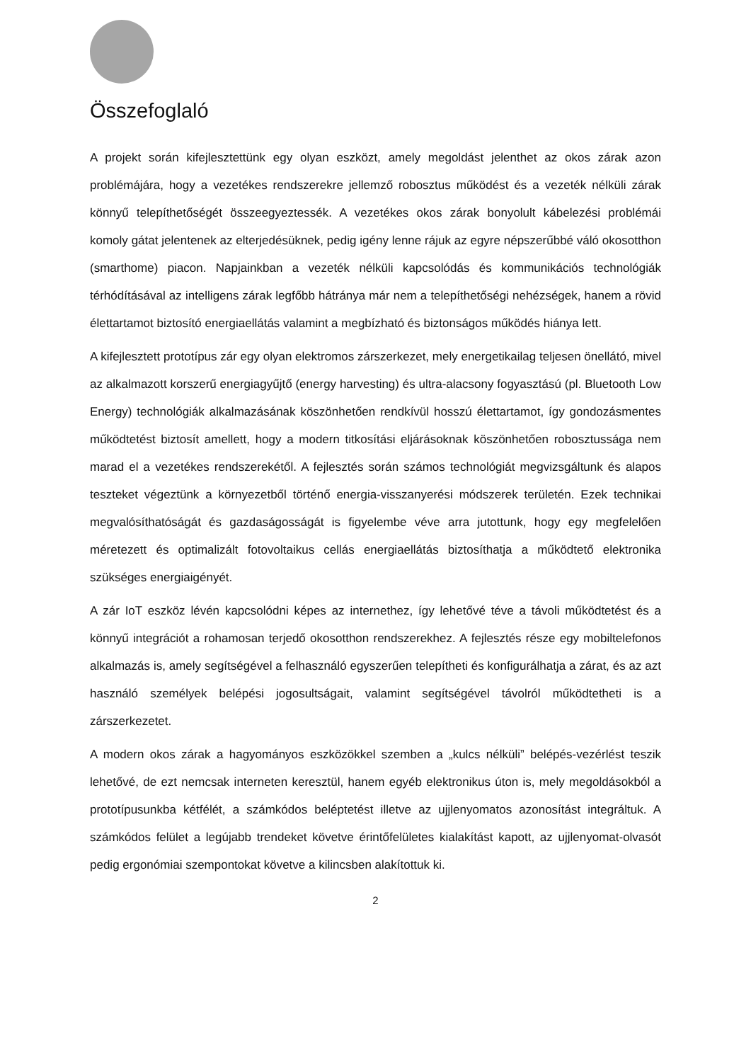Összefoglaló
A projekt során kifejlesztettünk egy olyan eszközt, amely megoldást jelenthet az okos zárak azon problémájára, hogy a vezetékes rendszerekre jellemző robosztus működést és a vezeték nélküli zárak könnyű telepíthetőségét összeegyeztessék. A vezetékes okos zárak bonyolult kábelezési problémái komoly gátat jelentenek az elterjedésüknek, pedig igény lenne rájuk az egyre népszerűbbé váló okosotthon (smarthome) piacon. Napjainkban a vezeték nélküli kapcsolódás és kommunikációs technológiák térhódításával az intelligens zárak legfőbb hátránya már nem a telepíthetőségi nehézségek, hanem a rövid élettartamot biztosító energiaellátás valamint a megbízható és biztonságos működés hiánya lett.
A kifejlesztett prototípus zár egy olyan elektromos zárszerkezet, mely energetikailag teljesen önellátó, mivel az alkalmazott korszerű energiagyűjtő (energy harvesting) és ultra-alacsony fogyasztású (pl. Bluetooth Low Energy) technológiák alkalmazásának köszönhetően rendkívül hosszú élettartamot, így gondozásmentes működtetést biztosít amellett, hogy a modern titkosítási eljárásoknak köszönhetően robosztussága nem marad el a vezetékes rendszerekétől. A fejlesztés során számos technológiát megvizsgáltunk és alapos teszteket végeztünk a környezetből történő energia-visszanyerési módszerek területén. Ezek technikai megvalósíthatóságát és gazdaságosságát is figyelembe véve arra jutottunk, hogy egy megfelelően méretezett és optimalizált fotovoltaikus cellás energiaellátás biztosíthatja a működtető elektronika szükséges energiaigényét.
A zár IoT eszköz lévén kapcsolódni képes az internethez, így lehetővé téve a távoli működtetést és a könnyű integrációt a rohamosan terjedő okosotthon rendszerekhez. A fejlesztés része egy mobiltelefonos alkalmazás is, amely segítségével a felhasználó egyszerűen telepítheti és konfigurálhatja a zárat, és az azt használó személyek belépési jogosultságait, valamint segítségével távolról működtetheti is a zárszerkezetet.
A modern okos zárak a hagyományos eszközökkel szemben a „kulcs nélküli” belépés-vezérlést teszik lehetővé, de ezt nemcsak interneten keresztül, hanem egyéb elektronikus úton is, mely megoldásokból a prototípusunkba kétfélét, a számkódos beléptetést illetve az ujjlenyomatos azonosítást integráltuk. A számkódos felület a legújabb trendeket követve érintőfelületes kialakítást kapott, az ujjlenyomat-olvasót pedig ergonómiai szempontokat követve a kilincsben alakítottuk ki.
2